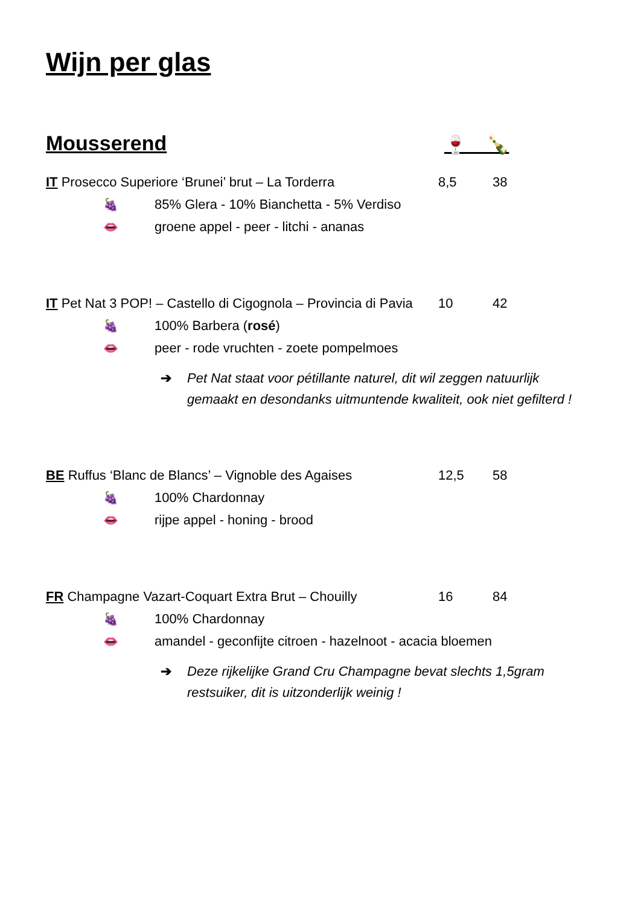Wijn per glas
Mousserend 🍷 🍾
IT Prosecco Superiore ‘Brunei’ brut – La Torderra 8,5 38
🍇
85% Glera - 10% Bianchetta - 5% Verdiso
👄
groene appel - peer - litchi - ananas
IT Pet Nat 3 POP! – Castello di Cigognola – Provincia di Pavia
10 42
🍇 100% Barbera (rosé)
👄
peer - rode vruchten - zoete pompelmoes
➔ Pet Nat staat voor pétillante naturel, dit wil zeggen natuurlijk gemaakt en desondanks uitmuntende kwaliteit, ook niet gefilterd !
BE Ruffus ‘Blanc de Blancs’ – Vignoble des Agaises
12,5 58
🍇 100% Chardonnay
👄 rijpe appel - honing - brood
FR Champagne Vazart-Coquart Extra Brut – Chouilly 16 84
🍇 100% Chardonnay
👄
amandel - geconfijte citroen - hazelnoot - acacia bloemen
➔ Deze rijkelijke Grand Cru Champagne bevat slechts 1,5gram restsuiker, dit is uitzonderlijk weinig !